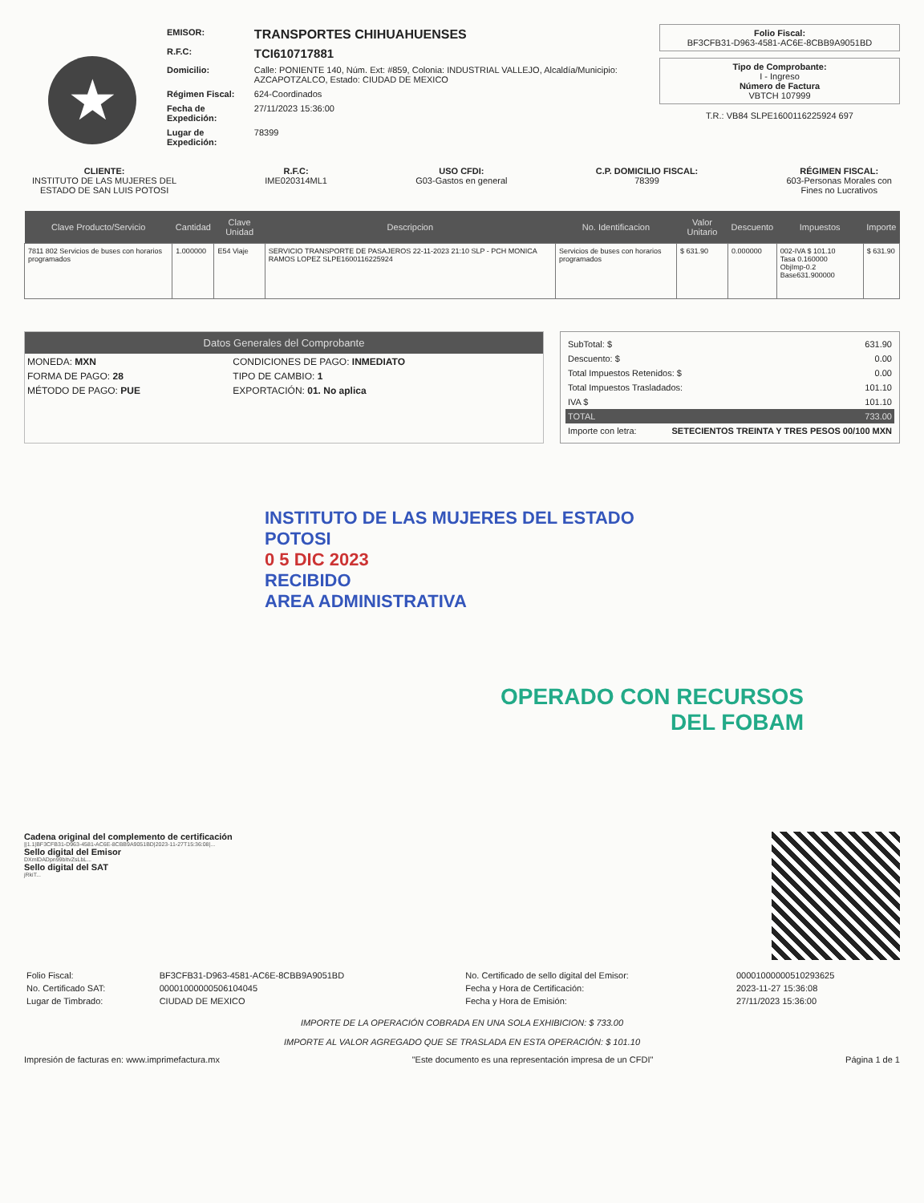★
| EMISOR: | TRANSPORTES CHIHUAHUENSES |
| R.F.C: | TCI610717881 |
| Domicilio: | Calle: PONIENTE 140, Núm. Ext: #859, Colonia: INDUSTRIAL VALLEJO, Alcaldía/Municipio: AZCAPOTZALCO, Estado: CIUDAD DE MEXICO |
| Régimen Fiscal: | 624-Coordinados |
| Fecha de Expedición: | 27/11/2023 15:36:00 |
| Lugar de Expedición: | 78399 |
Folio Fiscal:
BF3CFB31-D963-4581-AC6E-8CBB9A9051BD
Tipo de Comprobante:
I - Ingreso
Número de Factura
VBTCH 107999
T.R.: VB84 SLPE1600116225924 697
CLIENTE:
INSTITUTO DE LAS MUJERES DEL
ESTADO DE SAN LUIS POTOSI
R.F.C:
IME020314ML1
USO CFDI:
G03-Gastos en general
C.P. DOMICILIO FISCAL:
78399
RÉGIMEN FISCAL:
603-Personas Morales con
Fines no Lucrativos
| Clave Producto/Servicio | Cantidad | Clave Unidad | Descripcion | No. Identificacion | Valor Unitario | Descuento | Impuestos | Importe |
| --- | --- | --- | --- | --- | --- | --- | --- | --- |
| 7811 802 Servicios de buses con horarios programados | 1.000000 | E54 Viaje | SERVICIO TRANSPORTE DE PASAJEROS 22-11-2023 21:10 SLP - PCH MONICA RAMOS LOPEZ SLPE1600116225924 | Servicios de buses con horarios programados | $ 631.90 | 0.000000 | 002-IVA $ 101.10 Tasa 0.160000 ObjImp-0.2 Base631.900000 | $ 631.90 |
Datos Generales del Comprobante
| MONEDA: MXN | CONDICIONES DE PAGO: INMEDIATO |
| FORMA DE PAGO: 28 | TIPO DE CAMBIO: 1 |
| MÉTODO DE PAGO: PUE | EXPORTACIÓN: 01. No aplica |
SubTotal: $ 631.90
Descuento: $ 0.00
Total Impuestos Retenidos: $ 0.00
Total Impuestos Trasladados: 101.10
IVA $ 101.10
TOTAL 733.00
Importe con letra: SETECIENTOS TREINTA Y TRES PESOS 00/100 MXN
INSTITUTO DE LAS MUJERES DEL ESTADO
POTOSI
0 5 DIC 2023
RECIBIDO
AREA ADMINISTRATIVA
OPERADO CON RECURSOS
DEL FOBAM
Cadena original del complemento de certificación
||1.1|BF3CFB31-D963-4581-AC6E-8CBB9A9051BD|2023-11-27T15:36:08|...
Sello digital del Emisor
DXmlDADpn99bItvZsLbL...
Sello digital del SAT
jRkiT...
| Folio Fiscal: | BF3CFB31-D963-4581-AC6E-8CBB9A9051BD | No. Certificado de sello digital del Emisor: | 00001000000510293625 |
| No. Certificado SAT: | 00001000000506104045 | Fecha y Hora de Certificación: | 2023-11-27 15:36:08 |
| Lugar de Timbrado: | CIUDAD DE MEXICO | Fecha y Hora de Emisión: | 27/11/2023 15:36:00 |
IMPORTE DE LA OPERACIÓN COBRADA EN UNA SOLA EXHIBICION: $ 733.00
IMPORTE AL VALOR AGREGADO QUE SE TRASLADA EN ESTA OPERACIÓN: $ 101.10
Impresión de facturas en: www.imprimefactura.mx "Este documento es una representación impresa de un CFDI" Página 1 de 1